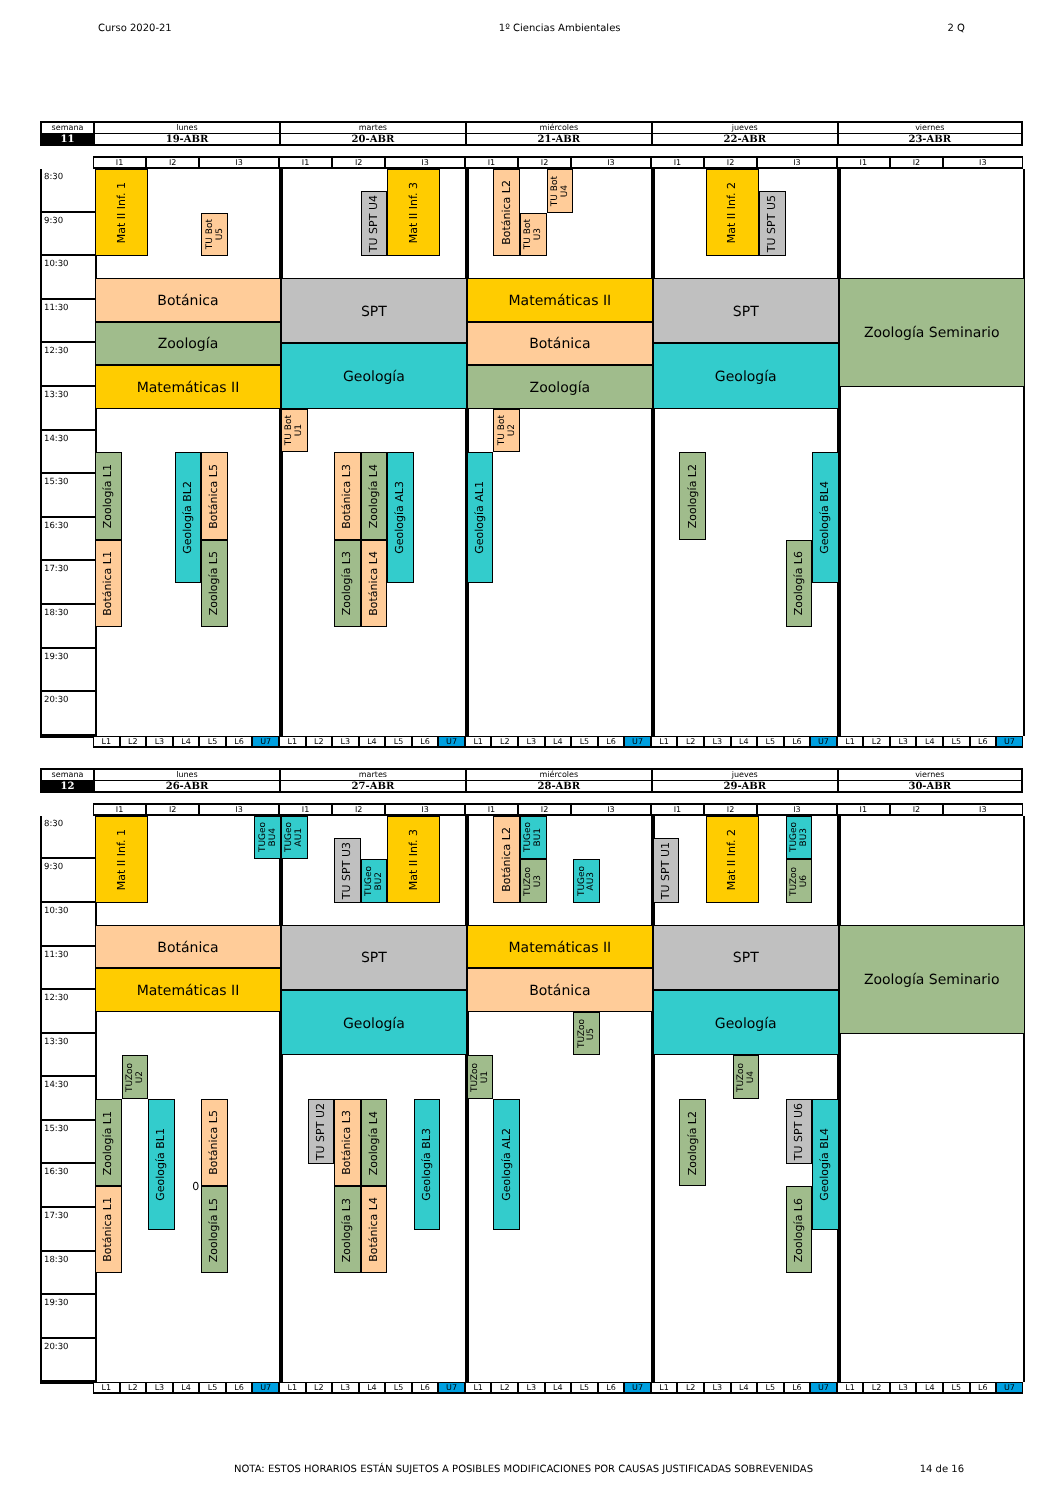Curso 2020-21 1º Ciencias Ambientales 2 Q
semana
lunes
martes
miércoles
jueves
viernes
11
19-ABR
20-ABR
21-ABR
22-ABR
23-ABR
I1
I2
I3
I1
I2
I3
I1
I2
I3
I1
I2
I3
I1
I2
I3
8:30
9:30
10:30
11:30
12:30
13:30
14:30
15:30
16:30
17:30
18:30
19:30
20:30
Mat II Inf. 1
TU Bot U5
Botánica
Zoología
Matemáticas II
Zoología L1
Botánica L1
Geología BL2
Botánica L5
Zoología L5
TU SPT U4
Mat II Inf. 3
SPT
Geología
TU Bot U1
Botánica L3
Zoología L4
Geología AL3
Zoología L3
Botánica L4
Botánica L2
TU Bot U4
TU Bot U3
Matemáticas II
Botánica
Zoología
TU Bot U2
Geología AL1
Mat II Inf. 2
TU SPT U5
SPT
Geología
Zoología L2
Geología BL4
Zoología L6
Zoología Seminario
L1
L2
L3
L4
L5
L6
U7
L1
L2
L3
L4
L5
L6
U7
L1
L2
L3
L4
L5
L6
U7
L1
L2
L3
L4
L5
L6
U7
L1
L2
L3
L4
L5
L6
U7
semana
lunes
martes
miércoles
jueves
viernes
12
26-ABR
27-ABR
28-ABR
29-ABR
30-ABR
I1
I2
I3
I1
I2
I3
I1
I2
I3
I1
I2
I3
I1
I2
I3
8:30
9:30
10:30
11:30
12:30
13:30
14:30
15:30
16:30
17:30
18:30
19:30
20:30
Mat II Inf. 1
TUGeo BU4
Botánica
Matemáticas II
TUZoo U2
Zoología L1
Botánica L1
Geología BL1
0
Botánica L5
Zoología L5
TUGeo AU1
TU SPT U3
TUGeo BU2
Mat II Inf. 3
SPT
Geología
TU SPT U2
Botánica L3
Zoología L4
Geología BL3
Zoología L3
Botánica L4
Botánica L2
TUGeo BU1
TUZoo U3
TUGeo AU3
Matemáticas II
Botánica
TUZoo U5
TUZoo U1
Geología AL2
TU SPT U1
Mat II Inf. 2
TUGeo BU3
TUZoo U6
SPT
Geología
TUZoo U4
Zoología L2
TU SPT U6
Geología BL4
Zoología L6
Zoología Seminario
L1
L2
L3
L4
L5
L6
U7
L1
L2
L3
L4
L5
L6
U7
L1
L2
L3
L4
L5
L6
U7
L1
L2
L3
L4
L5
L6
U7
L1
L2
L3
L4
L5
L6
U7
NOTA: ESTOS HORARIOS ESTÁN SUJETOS A POSIBLES MODIFICACIONES POR CAUSAS JUSTIFICADAS SOBREVENIDAS 14 de 16